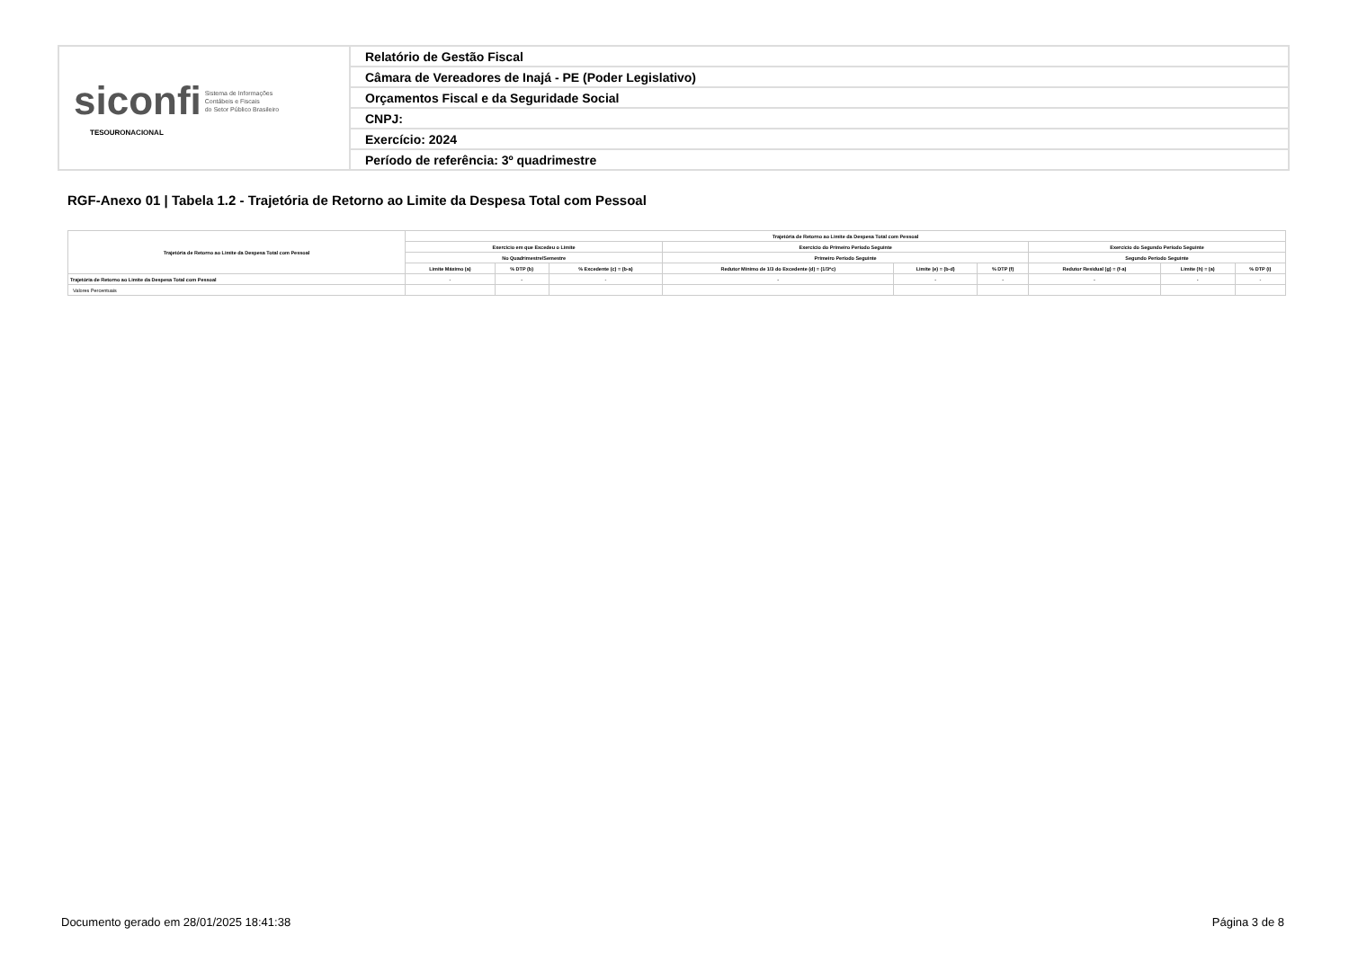| siconfi Sistema de Informações Contábeis e Fiscais do Setor Público Brasileiro TESOURONACIONAL | Relatório de Gestão Fiscal |
| | Câmara de Vereadores de Inajá - PE (Poder Legislativo) |
| | Orçamentos Fiscal e da Seguridade Social |
| | CNPJ: |
| | Exercício: 2024 |
| | Período de referência: 3º quadrimestre |
RGF-Anexo 01 | Tabela 1.2 - Trajetória de Retorno ao Limite da Despesa Total com Pessoal
| Trajetória de Retorno ao Limite da Despesa Total com Pessoal | Trajetória de Retorno ao Limite da Despesa Total com Pessoal | | | | | | | | |
| --- | --- | --- | --- | --- | --- | --- | --- | --- | --- |
| | Exercício em que Excedeu o Limite | | | Exercício do Primeiro Período Seguinte | | | Exercício do Segundo Período Seguinte | | |
| | No Quadrimestre/Semestre | | | Primeiro Período Seguinte | | | Segundo Período Seguinte | | |
| | Limite Máximo (a) | % DTP (b) | % Excedente (c) = (b-a) | Redutor Mínimo de 1/3 do Excedente (d) = (1/3*c) | Limite (e) = (b-d) | % DTP (f) | Redutor Residual (g) = (f-a) | Limite (h) = (a) | % DTP (i) |
| Trajetória de Retorno ao Limite da Despesa Total com Pessoal | - | - | - | - | - | - | - | - | - |
| Valores Percentuais | | | | | | | | | |
Documento gerado em 28/01/2025 18:41:38
Página 3 de 8